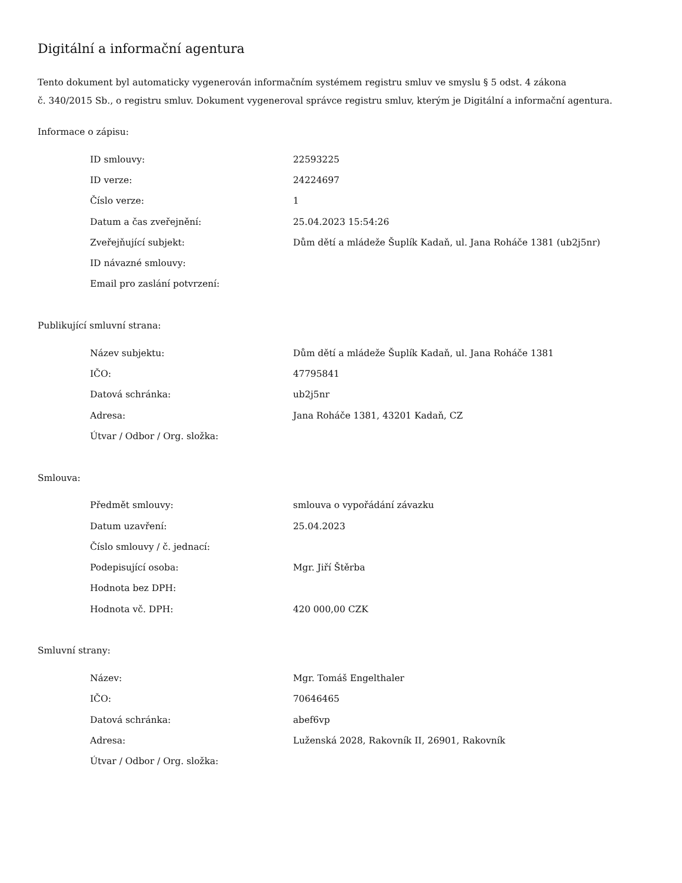Digitální a informační agentura
Tento dokument byl automaticky vygenerován informačním systémem registru smluv ve smyslu § 5 odst. 4 zákona
č. 340/2015 Sb., o registru smluv. Dokument vygeneroval správce registru smluv, kterým je Digitální a informační agentura.
Informace o zápisu:
| ID smlouvy: | 22593225 |
| ID verze: | 24224697 |
| Číslo verze: | 1 |
| Datum a čas zveřejnění: | 25.04.2023 15:54:26 |
| Zveřejňující subjekt: | Dům dětí a mládeže Šuplík Kadaň, ul. Jana Roháče 1381 (ub2j5nr) |
| ID návazné smlouvy: | |
| Email pro zaslání potvrzení: | |
Publikující smluvní strana:
| Název subjektu: | Dům dětí a mládeže Šuplík Kadaň, ul. Jana Roháče 1381 |
| IČO: | 47795841 |
| Datová schránka: | ub2j5nr |
| Adresa: | Jana Roháče 1381, 43201 Kadaň, CZ |
| Útvar / Odbor / Org. složka: | |
Smlouva:
| Předmět smlouvy: | smlouva o vypořádání závazku |
| Datum uzavření: | 25.04.2023 |
| Číslo smlouvy / č. jednací: | |
| Podepisující osoba: | Mgr. Jiří Štěrba |
| Hodnota bez DPH: | |
| Hodnota vč. DPH: | 420 000,00 CZK |
Smluvní strany:
| Název: | Mgr. Tomáš Engelthaler |
| IČO: | 70646465 |
| Datová schránka: | abef6vp |
| Adresa: | Luženská 2028, Rakovník II, 26901, Rakovník |
| Útvar / Odbor / Org. složka: | |